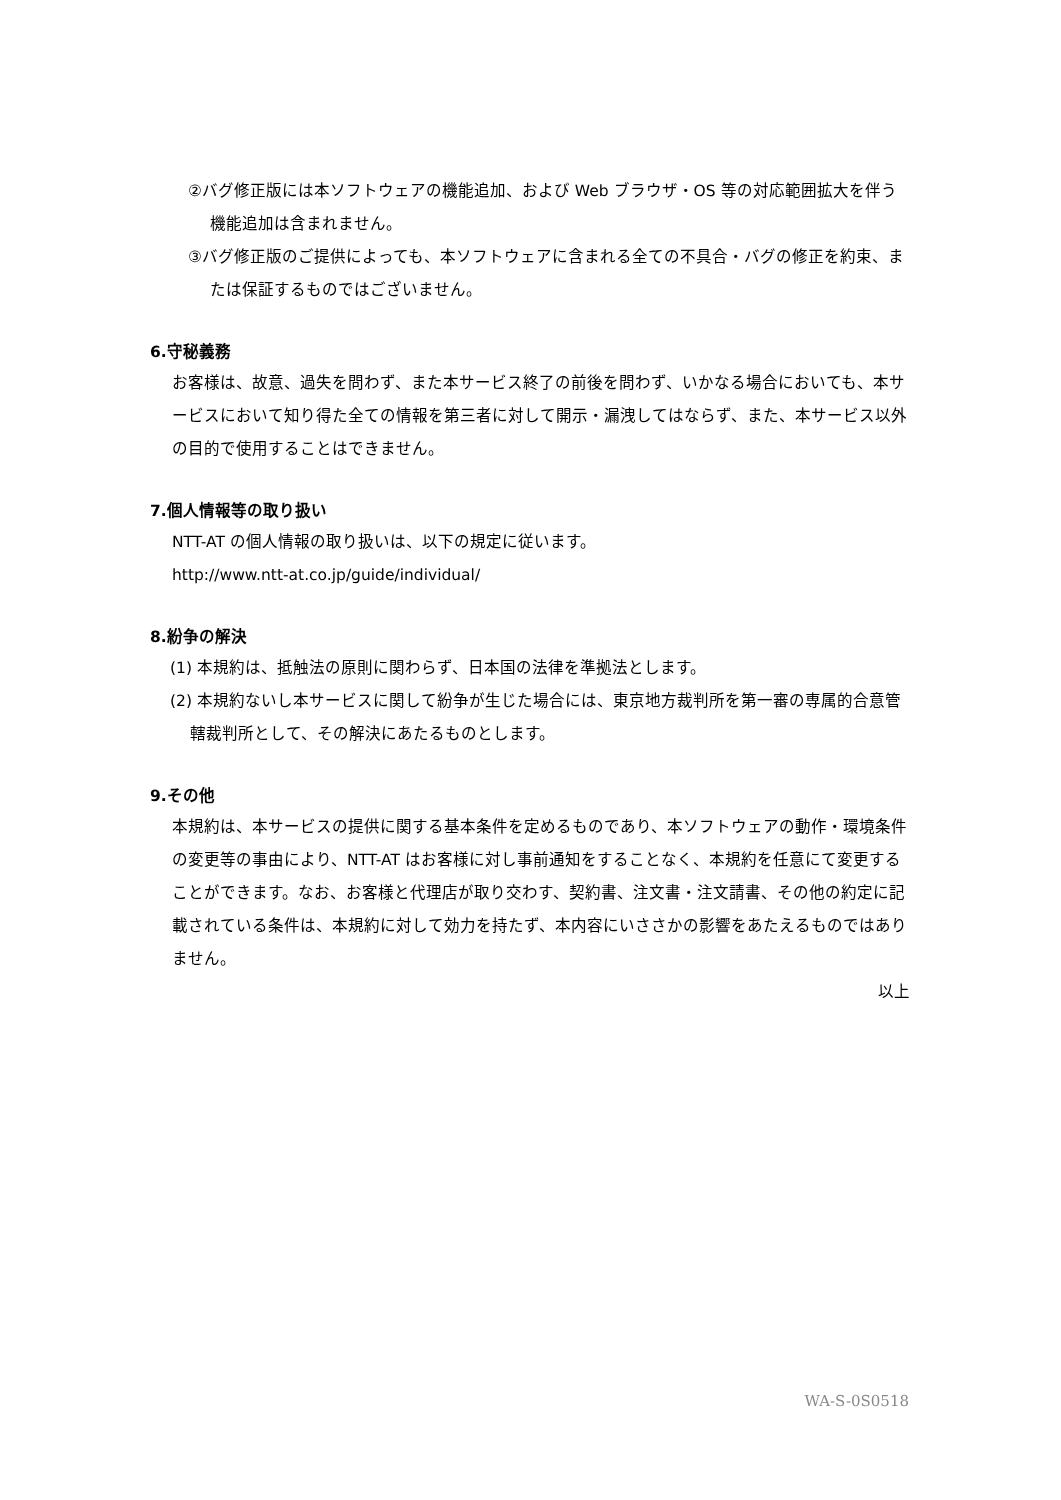②バグ修正版には本ソフトウェアの機能追加、および Web ブラウザ・OS 等の対応範囲拡大を伴う機能追加は含まれません。
③バグ修正版のご提供によっても、本ソフトウェアに含まれる全ての不具合・バグの修正を約束、または保証するものではございません。
6.守秘義務
お客様は、故意、過失を問わず、また本サービス終了の前後を問わず、いかなる場合においても、本サービスにおいて知り得た全ての情報を第三者に対して開示・漏洩してはならず、また、本サービス以外の目的で使用することはできません。
7.個人情報等の取り扱い
NTT-AT の個人情報の取り扱いは、以下の規定に従います。
http://www.ntt-at.co.jp/guide/individual/
8.紛争の解決
(1) 本規約は、抵触法の原則に関わらず、日本国の法律を準拠法とします。
(2) 本規約ないし本サービスに関して紛争が生じた場合には、東京地方裁判所を第一審の専属的合意管轄裁判所として、その解決にあたるものとします。
9.その他
本規約は、本サービスの提供に関する基本条件を定めるものであり、本ソフトウェアの動作・環境条件の変更等の事由により、NTT-AT はお客様に対し事前通知をすることなく、本規約を任意にて変更することができます。なお、お客様と代理店が取り交わす、契約書、注文書・注文請書、その他の約定に記載されている条件は、本規約に対して効力を持たず、本内容にいささかの影響をあたえるものではありません。
以上
WA-S-0S0518